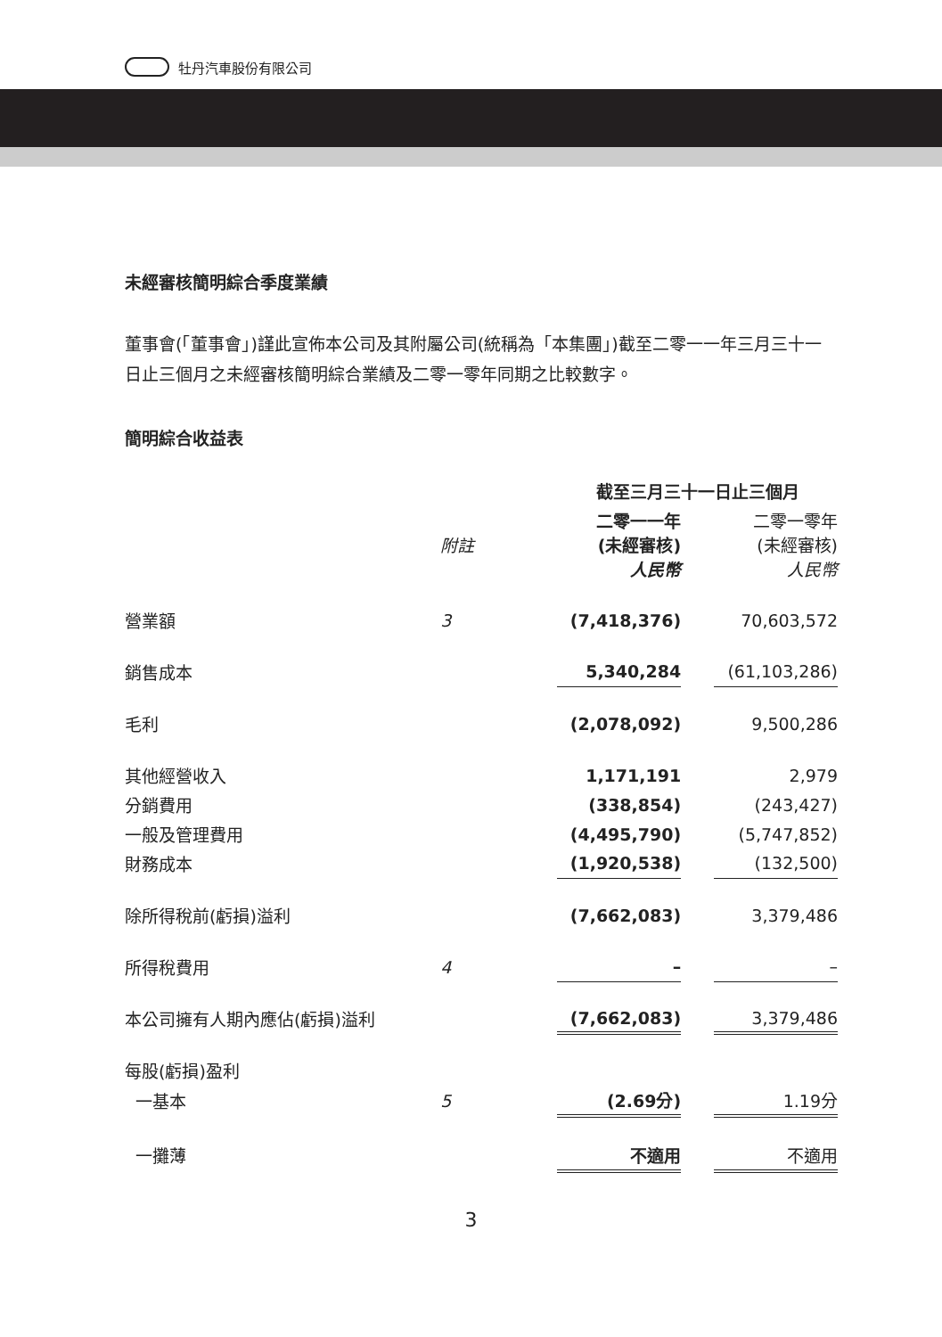牡丹汽車股份有限公司
未經審核簡明綜合季度業績
董事會(「董事會」)謹此宣佈本公司及其附屬公司(統稱為「本集團」)截至二零一一年三月三十一日止三個月之未經審核簡明綜合業績及二零一零年同期之比較數字。
簡明綜合收益表
| | | 截至三月三十一日止三個月 | | |
| --- | --- | --- | --- | --- |
| | 附註 | 二零一一年 (未經審核) 人民幣 | | 二零一零年 (未經審核) 人民幣 |
| 營業額 | 3 | (7,418,376) | | 70,603,572 |
| 銷售成本 | | 5,340,284 | | (61,103,286) |
| 毛利 | | (2,078,092) | | 9,500,286 |
| 其他經營收入 | | 1,171,191 | | 2,979 |
| 分銷費用 | | (338,854) | | (243,427) |
| 一般及管理費用 | | (4,495,790) | | (5,747,852) |
| 財務成本 | | (1,920,538) | | (132,500) |
| 除所得稅前(虧損)溢利 | | (7,662,083) | | 3,379,486 |
| 所得稅費用 | 4 | – | | – |
| 本公司擁有人期內應佔(虧損)溢利 | | (7,662,083) | | 3,379,486 |
| 每股(虧損)盈利 | | | | |
| 一基本 | 5 | (2.69分) | | 1.19分 |
| 一攤薄 | | 不適用 | | 不適用 |
3